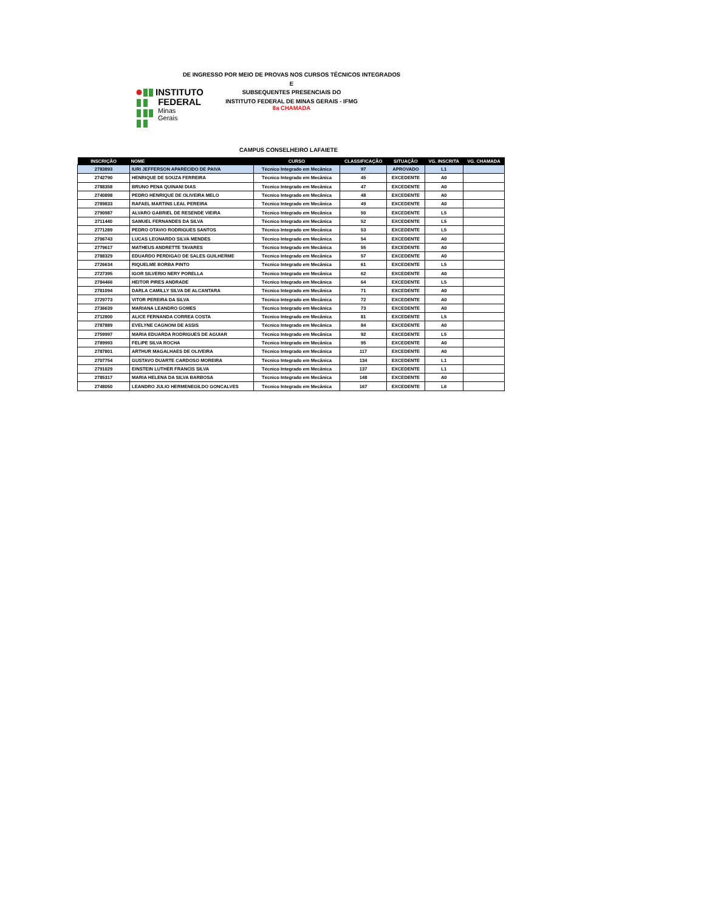INSTITUTO
FEDERAL
Minas Gerais
DE INGRESSO POR MEIO DE PROVAS NOS CURSOS TÉCNICOS INTEGRADOS E
SUBSEQUENTES PRESENCIAIS DO
INSTITUTO FEDERAL DE MINAS GERAIS - IFMG
8a CHAMADA
CAMPUS CONSELHEIRO LAFAIETE
| INSCRIÇÃO | NOME | CURSO | CLASSIFICAÇÃO | SITUAÇÃO | VG. INSCRITA | VG. CHAMADA |
| --- | --- | --- | --- | --- | --- | --- |
| 2783893 | IURI JEFFERSON APARECIDO DE PAIVA | Técnico Integrado em Mecânica | 97 | APROVADO | L1 | |
| 2742790 | HENRIQUE DE SOUZA FERREIRA | Técnico Integrado em Mecânica | 45 | EXCEDENTE | A0 | |
| 2788358 | BRUNO PENA QUINANI DIAS | Técnico Integrado em Mecânica | 47 | EXCEDENTE | A0 | |
| 2740898 | PEDRO HENRIQUE DE OLIVEIRA MELO | Técnico Integrado em Mecânica | 48 | EXCEDENTE | A0 | |
| 2789833 | RAFAEL MARTINS LEAL PEREIRA | Técnico Integrado em Mecânica | 49 | EXCEDENTE | A0 | |
| 2790987 | ALVARO GABRIEL DE RESENDE VIEIRA | Técnico Integrado em Mecânica | 50 | EXCEDENTE | L5 | |
| 2711440 | SAMUEL FERNANDES DA SILVA | Técnico Integrado em Mecânica | 52 | EXCEDENTE | L5 | |
| 2771289 | PEDRO OTAVIO RODRIGUES SANTOS | Técnico Integrado em Mecânica | 53 | EXCEDENTE | L5 | |
| 2706743 | LUCAS LEONARDO SILVA MENDES | Técnico Integrado em Mecânica | 54 | EXCEDENTE | A0 | |
| 2779617 | MATHEUS ANDRETTE TAVARES | Técnico Integrado em Mecânica | 55 | EXCEDENTE | A0 | |
| 2788329 | EDUARDO PERDIGAO DE SALES GUILHERME | Técnico Integrado em Mecânica | 57 | EXCEDENTE | A0 | |
| 2726634 | RIQUELME BORBA PINTO | Técnico Integrado em Mecânica | 61 | EXCEDENTE | L5 | |
| 2727395 | IGOR SILVERIO NERY PORELLA | Técnico Integrado em Mecânica | 62 | EXCEDENTE | A0 | |
| 2784466 | HEITOR PIRES ANDRADE | Técnico Integrado em Mecânica | 64 | EXCEDENTE | L5 | |
| 2781094 | DARLA CAMILLY SILVA DE ALCANTARA | Técnico Integrado em Mecânica | 71 | EXCEDENTE | A0 | |
| 2729773 | VITOR PEREIRA DA SILVA | Técnico Integrado em Mecânica | 72 | EXCEDENTE | A0 | |
| 2736639 | MARIANA LEANDRO GOMES | Técnico Integrado em Mecânica | 73 | EXCEDENTE | A0 | |
| 2712800 | ALICE FERNANDA CORREA COSTA | Técnico Integrado em Mecânica | 81 | EXCEDENTE | L5 | |
| 2787889 | EVELYNE CAGNONI DE ASSIS | Técnico Integrado em Mecânica | 84 | EXCEDENTE | A0 | |
| 2759997 | MARIA EDUARDA RODRIGUES DE AGUIAR | Técnico Integrado em Mecânica | 92 | EXCEDENTE | L5 | |
| 2789993 | FELIPE SILVA ROCHA | Técnico Integrado em Mecânica | 95 | EXCEDENTE | A0 | |
| 2787801 | ARTHUR MAGALHAES DE OLIVEIRA | Técnico Integrado em Mecânica | 117 | EXCEDENTE | A0 | |
| 2707754 | GUSTAVO DUARTE CARDOSO MOREIRA | Técnico Integrado em Mecânica | 134 | EXCEDENTE | L1 | |
| 2791029 | EINSTEIN LUTHER FRANCIS SILVA | Técnico Integrado em Mecânica | 137 | EXCEDENTE | L1 | |
| 2785317 | MARIA HELENA DA SILVA BARBOSA | Técnico Integrado em Mecânica | 148 | EXCEDENTE | A0 | |
| 2748050 | LEANDRO JULIO HERMENEGILDO GONCALVES | Técnico Integrado em Mecânica | 167 | EXCEDENTE | L6 | |